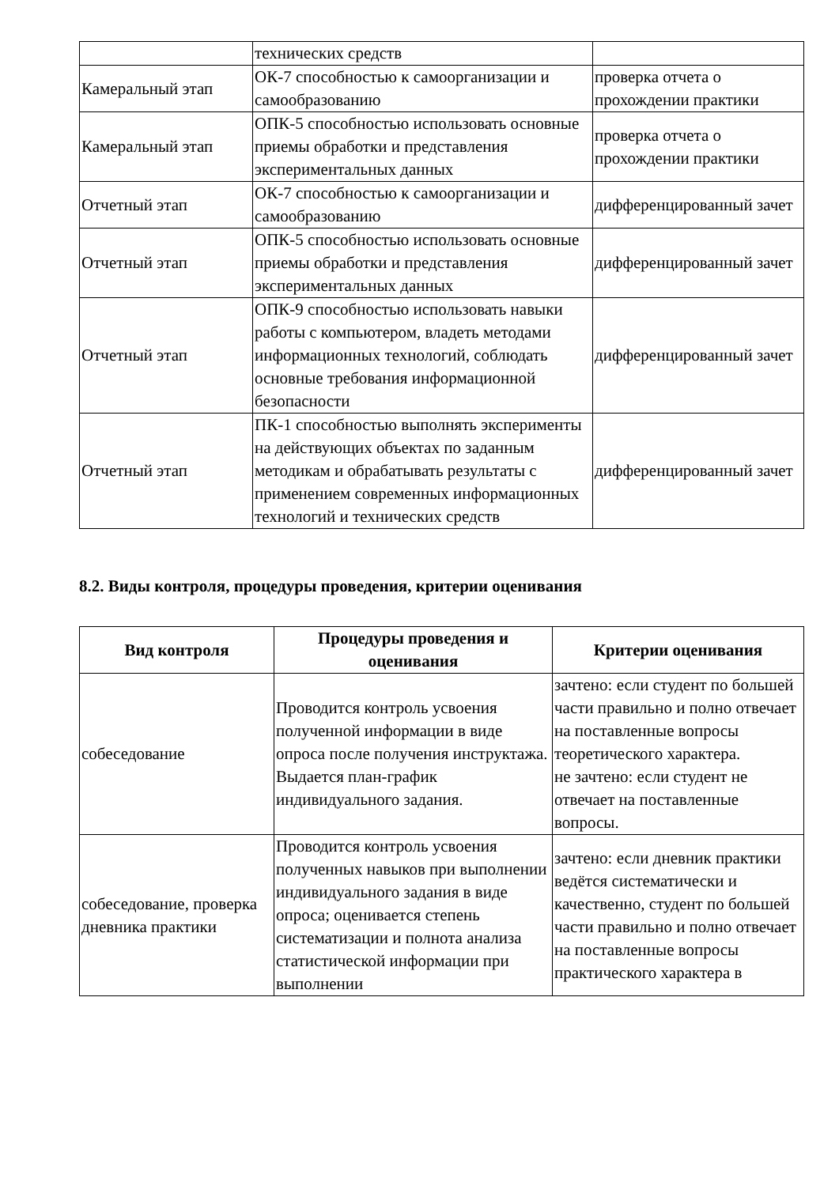| | технических средств | |
| Камеральный этап | ОК-7 способностью к самоорганизации и самообразованию | проверка отчета о прохождении практики |
| Камеральный этап | ОПК-5 способностью использовать основные приемы обработки и представления экспериментальных данных | проверка отчета о прохождении практики |
| Отчетный этап | ОК-7 способностью к самоорганизации и самообразованию | дифференцированный зачет |
| Отчетный этап | ОПК-5 способностью использовать основные приемы обработки и представления экспериментальных данных | дифференцированный зачет |
| Отчетный этап | ОПК-9 способностью использовать навыки работы с компьютером, владеть методами информационных технологий, соблюдать основные требования информационной безопасности | дифференцированный зачет |
| Отчетный этап | ПК-1 способностью выполнять эксперименты на действующих объектах по заданным методикам и обрабатывать результаты с применением современных информационных технологий и технических средств | дифференцированный зачет |
8.2. Виды контроля, процедуры проведения, критерии оценивания
| Вид контроля | Процедуры проведения и оценивания | Критерии оценивания |
| --- | --- | --- |
| собеседование | Проводится контроль усвоения полученной информации в виде опроса после получения инструктажа. Выдается план-график индивидуального задания. | зачтено: если студент по большей части правильно и полно отвечает на поставленные вопросы теоретического характера. не зачтено: если студент не отвечает на поставленные вопросы. |
| собеседование, проверка дневника практики | Проводится контроль усвоения полученных навыков при выполнении индивидуального задания в виде опроса; оценивается степень систематизации и полнота анализа статистической информации при выполнении | зачтено: если дневник практики ведётся систематически и качественно, студент по большей части правильно и полно отвечает на поставленные вопросы практического характера в |